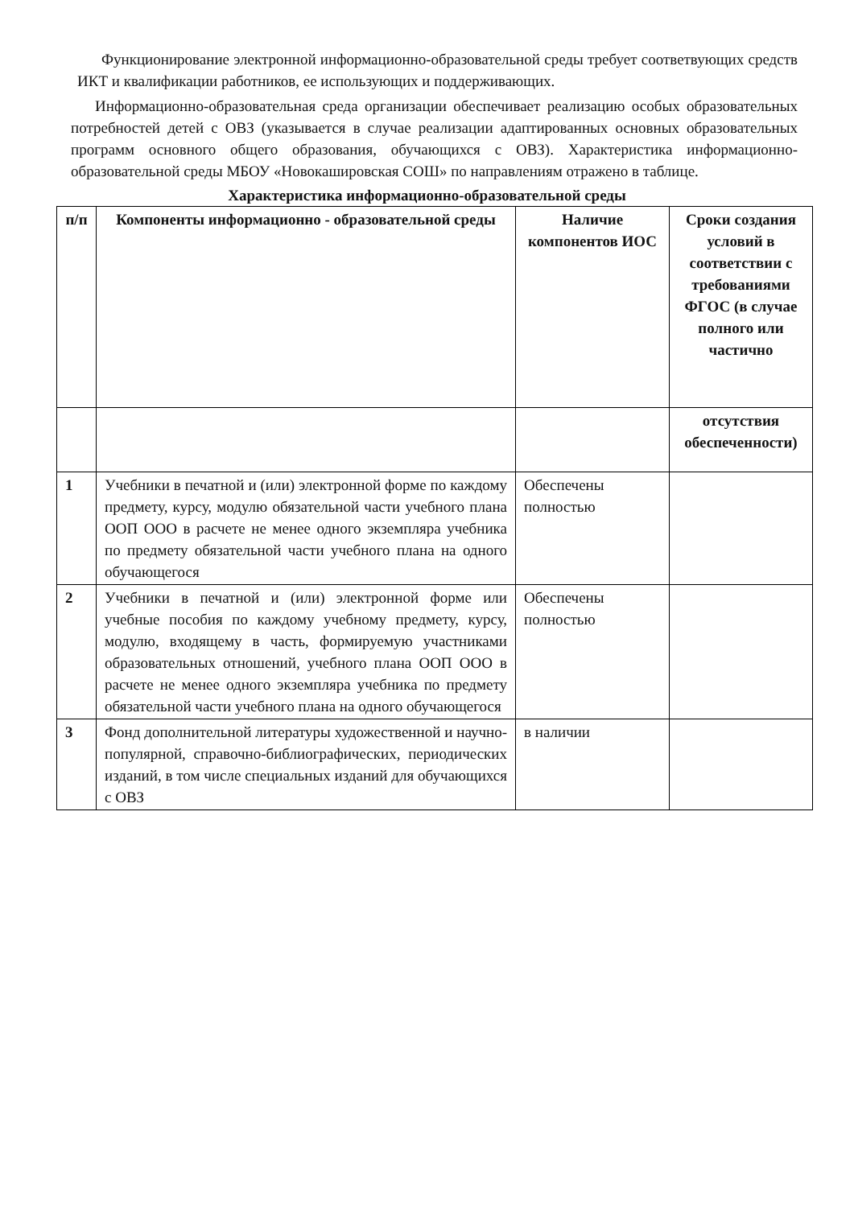Функционирование электронной информационно-образовательной среды требует соответвующих средств ИКТ и квалификации работников, ее использующих и поддерживающих.
Информационно-образовательная среда организации обеспечивает реализацию особых образовательных потребностей детей с ОВЗ (указывается в случае реализации адаптированных основных образовательных программ основного общего образования, обучающихся с ОВЗ). Характеристика информационно-образовательной среды МБОУ «Новокашировская СОШ» по направлениям отражено в таблице.
Характеристика информационно-образовательной среды
| п/п | Компоненты информационно - образовательной среды | Наличие компонентов ИОС | Сроки создания условий в соответствии с требованиями ФГОС (в случае полного или частично |
| --- | --- | --- | --- |
| | | | отсутствия обеспеченности) |
| 1 | Учебники в печатной и (или) электронной форме по каждому предмету, курсу, модулю обязательной части учебного плана ООП ООО в расчете не менее одного экземпляра учебника по предмету обязательной части учебного плана на одного обучающегося | Обеспечены полностью | |
| 2 | Учебники в печатной и (или) электронной форме или учебные пособия по каждому учебному предмету, курсу, модулю, входящему в часть, формируемую участниками образовательных отношений, учебного плана ООП ООО в расчете не менее одного экземпляра учебника по предмету обязательной части учебного плана на одного обучающегося | Обеспечены полностью | |
| 3 | Фонд дополнительной литературы художественной и научно-популярной, справочно-библиографических, периодических изданий, в том числе специальных изданий для обучающихся с ОВЗ | в наличии | |